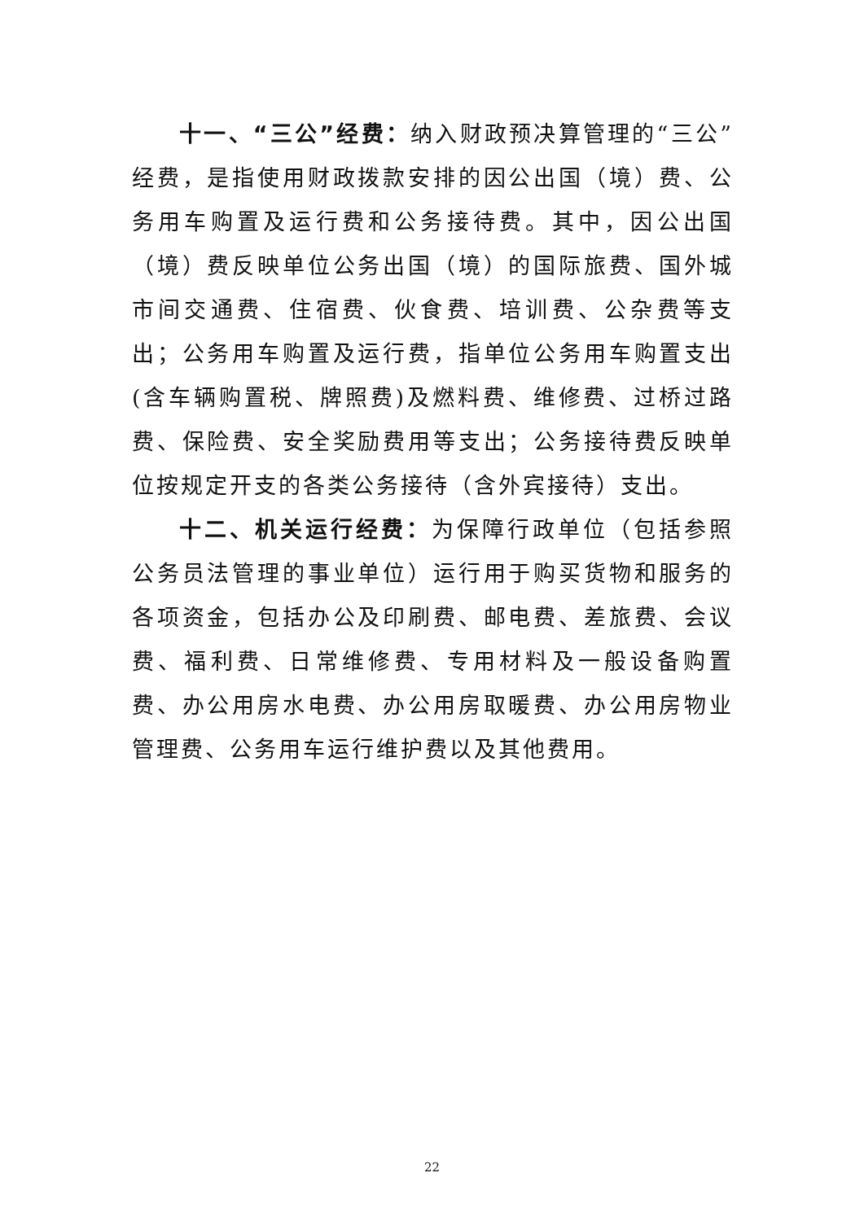十一、“三公”经费：纳入财政预决算管理的“三公”经费，是指使用财政拨款安排的因公出国（境）费、公务用车购置及运行费和公务接待费。其中，因公出国（境）费反映单位公务出国（境）的国际旅费、国外城市间交通费、住宿费、伙食费、培训费、公杂费等支出；公务用车购置及运行费，指单位公务用车购置支出(含车辆购置税、牌照费)及燃料费、维修费、过桥过路费、保险费、安全奖励费用等支出；公务接待费反映单位按规定开支的各类公务接待（含外宾接待）支出。
十二、机关运行经费：为保障行政单位（包括参照公务员法管理的事业单位）运行用于购买货物和服务的各项资金，包括办公及印刷费、邮电费、差旅费、会议费、福利费、日常维修费、专用材料及一般设备购置费、办公用房水电费、办公用房取暖费、办公用房物业管理费、公务用车运行维护费以及其他费用。
22